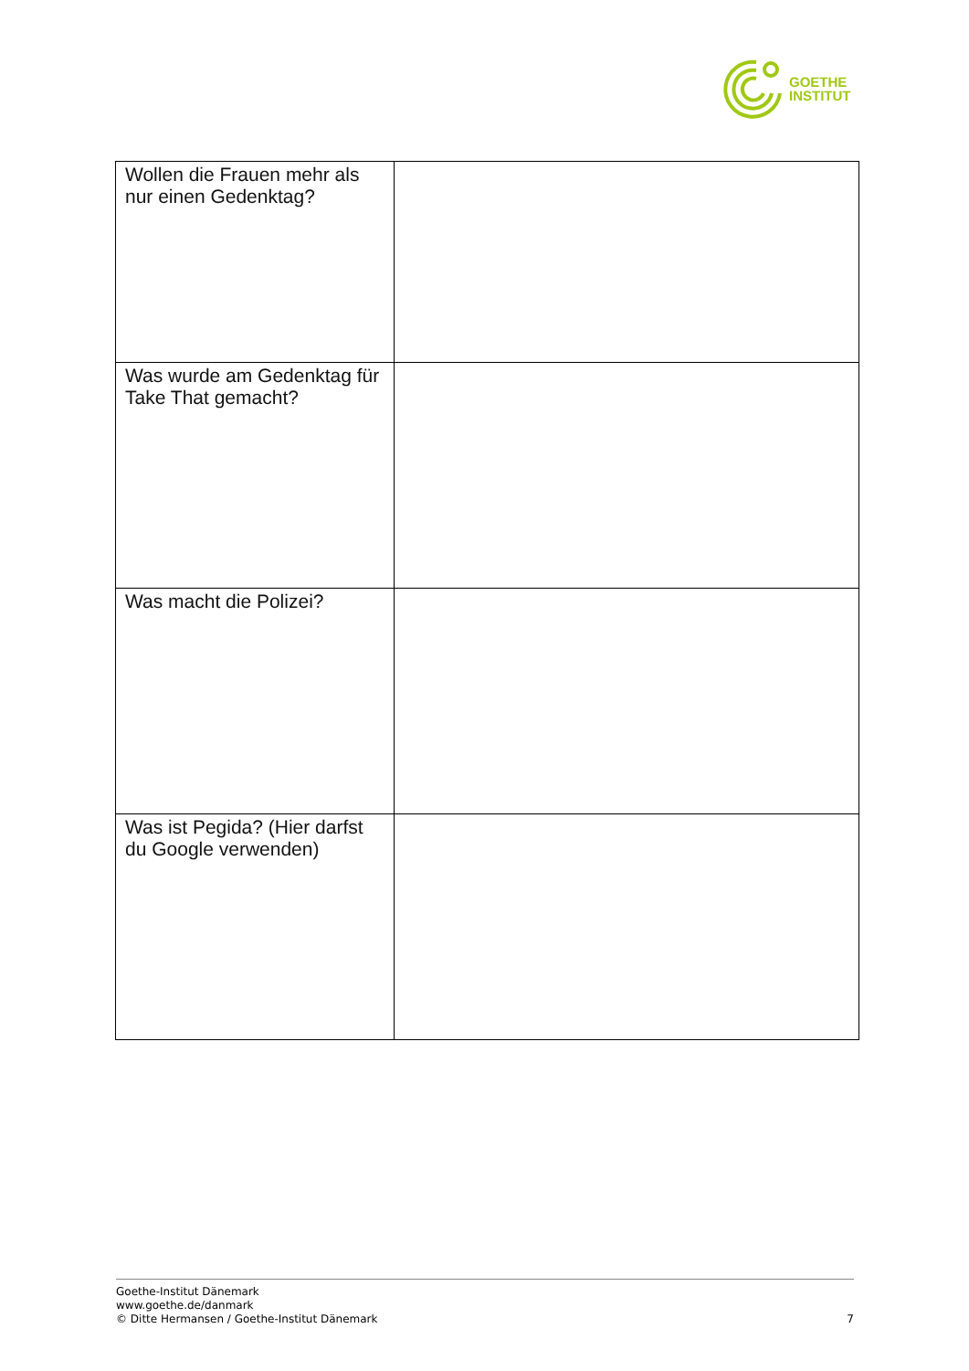GOETHE
INSTITUT
| Wollen die Frauen mehr als nur einen Gedenktag? | |
| Was wurde am Gedenktag für Take That gemacht? | |
| Was macht die Polizei? | |
| Was ist Pegida? (Hier darfst du Google verwenden) | |
Goethe-Institut Dänemark
www.goethe.de/danmark
© Ditte Hermansen / Goethe-Institut Dänemark
7